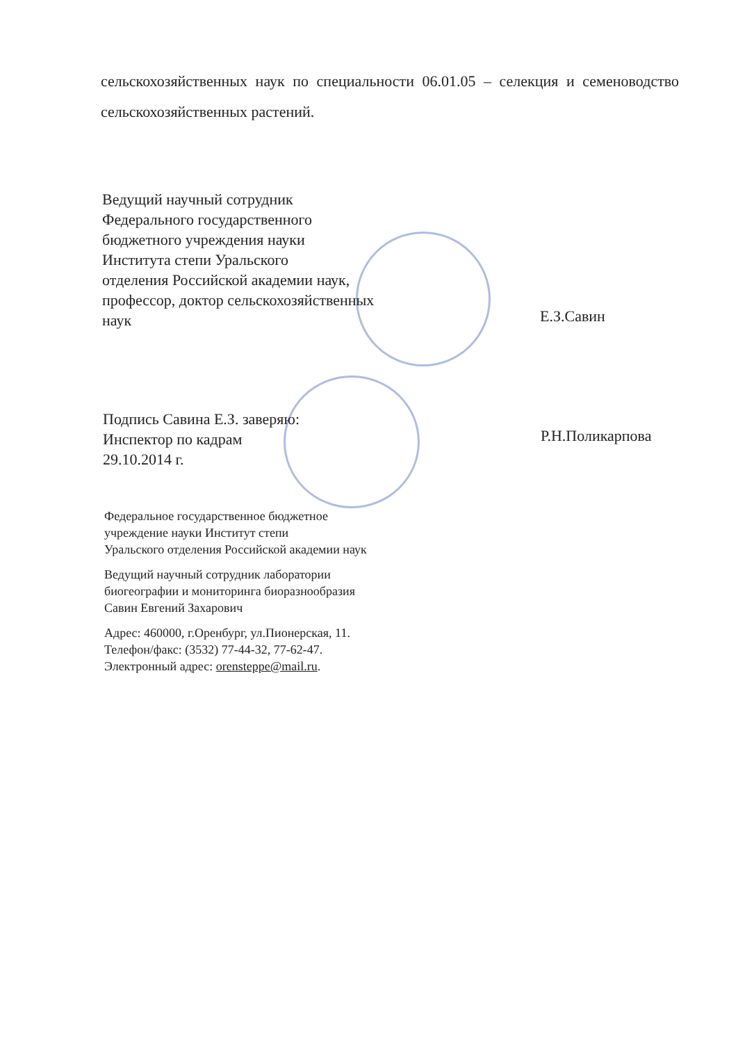сельскохозяйственных наук по специальности 06.01.05 – селекция и семеноводство сельскохозяйственных растений.
Ведущий научный сотрудник
Федерального государственного
бюджетного учреждения науки
Института степи Уральского
отделения Российской академии наук,
профессор, доктор сельскохозяйственных
наук
Е.З.Савин
Подпись Савина Е.З. заверяю:
Инспектор по кадрам
29.10.2014 г.
Р.Н.Поликарпова
Федеральное государственное бюджетное
учреждение науки Институт степи
Уральского отделения Российской академии наук
Ведущий научный сотрудник лаборатории
биогеографии и мониторинга биоразнообразия
Савин Евгений Захарович
Адрес: 460000, г.Оренбург, ул.Пионерская, 11.
Телефон/факс: (3532) 77-44-32, 77-62-47.
Электронный адрес: orensteppe@mail.ru.